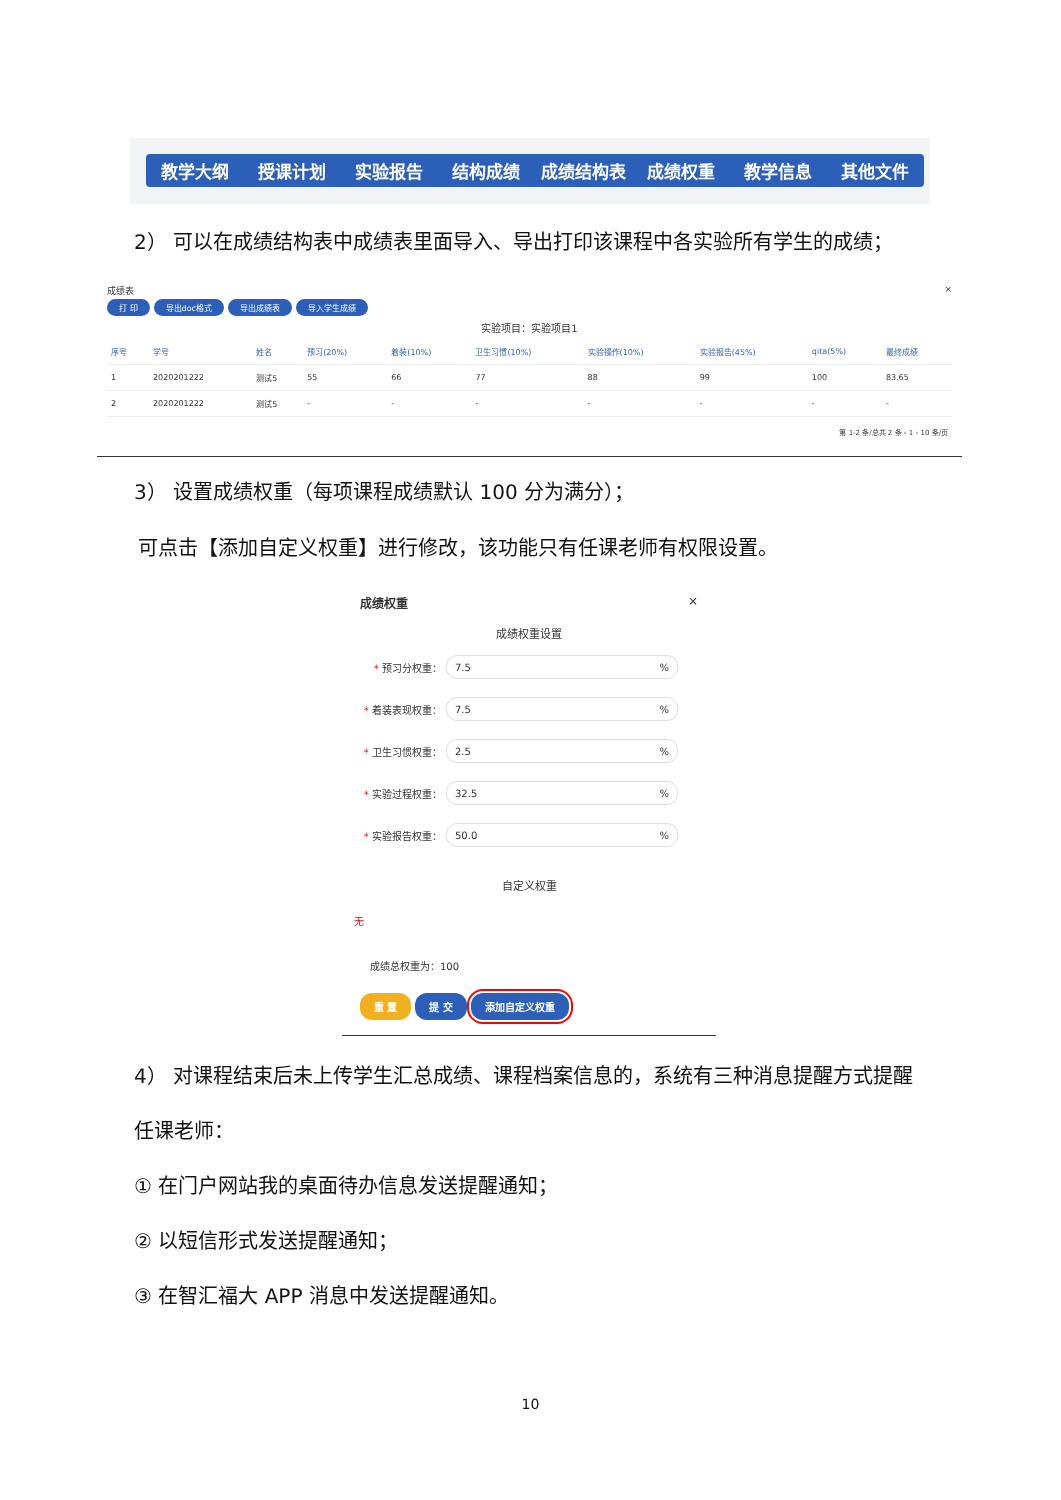教学大纲 授课计划 实验报告 结构成绩 成绩结构表 成绩权重 教学信息 其他文件
2） 可以在成绩结构表中成绩表里面导入、导出打印该课程中各实验所有学生的成绩；
成绩表 ×
打 印 导出doc格式 导出成绩表 导入学生成绩
实验项目：实验项目1
| 序号 | 学号 | 姓名 | 预习(20%) | 着装(10%) | 卫生习惯(10%) | 实验操作(10%) | 实验报告(45%) | qita(5%) | 最终成绩 |
| --- | --- | --- | --- | --- | --- | --- | --- | --- | --- |
| 1 | 2020201222 | 测试5 | 55 | 66 | 77 | 88 | 99 | 100 | 83.65 |
| 2 | 2020201222 | 测试5 | - | - | - | - | - | - | - |
第 1-2 条/总共 2 条 ‹ 1 › 10 条/页
3） 设置成绩权重（每项课程成绩默认 100 分为满分）；
可点击【添加自定义权重】进行修改，该功能只有任课老师有权限设置。
成绩权重 ×
成绩权重设置
* 预习分权重： 7.5 %
* 着装表现权重： 7.5 %
* 卫生习惯权重： 2.5 %
* 实验过程权重： 32.5 %
* 实验报告权重： 50.0 %
自定义权重
无
成绩总权重为：100
重 置 提 交 添加自定义权重
4） 对课程结束后未上传学生汇总成绩、课程档案信息的，系统有三种消息提醒方式提醒
任课老师：
① 在门户网站我的桌面待办信息发送提醒通知；
② 以短信形式发送提醒通知；
③ 在智汇福大 APP 消息中发送提醒通知。
10